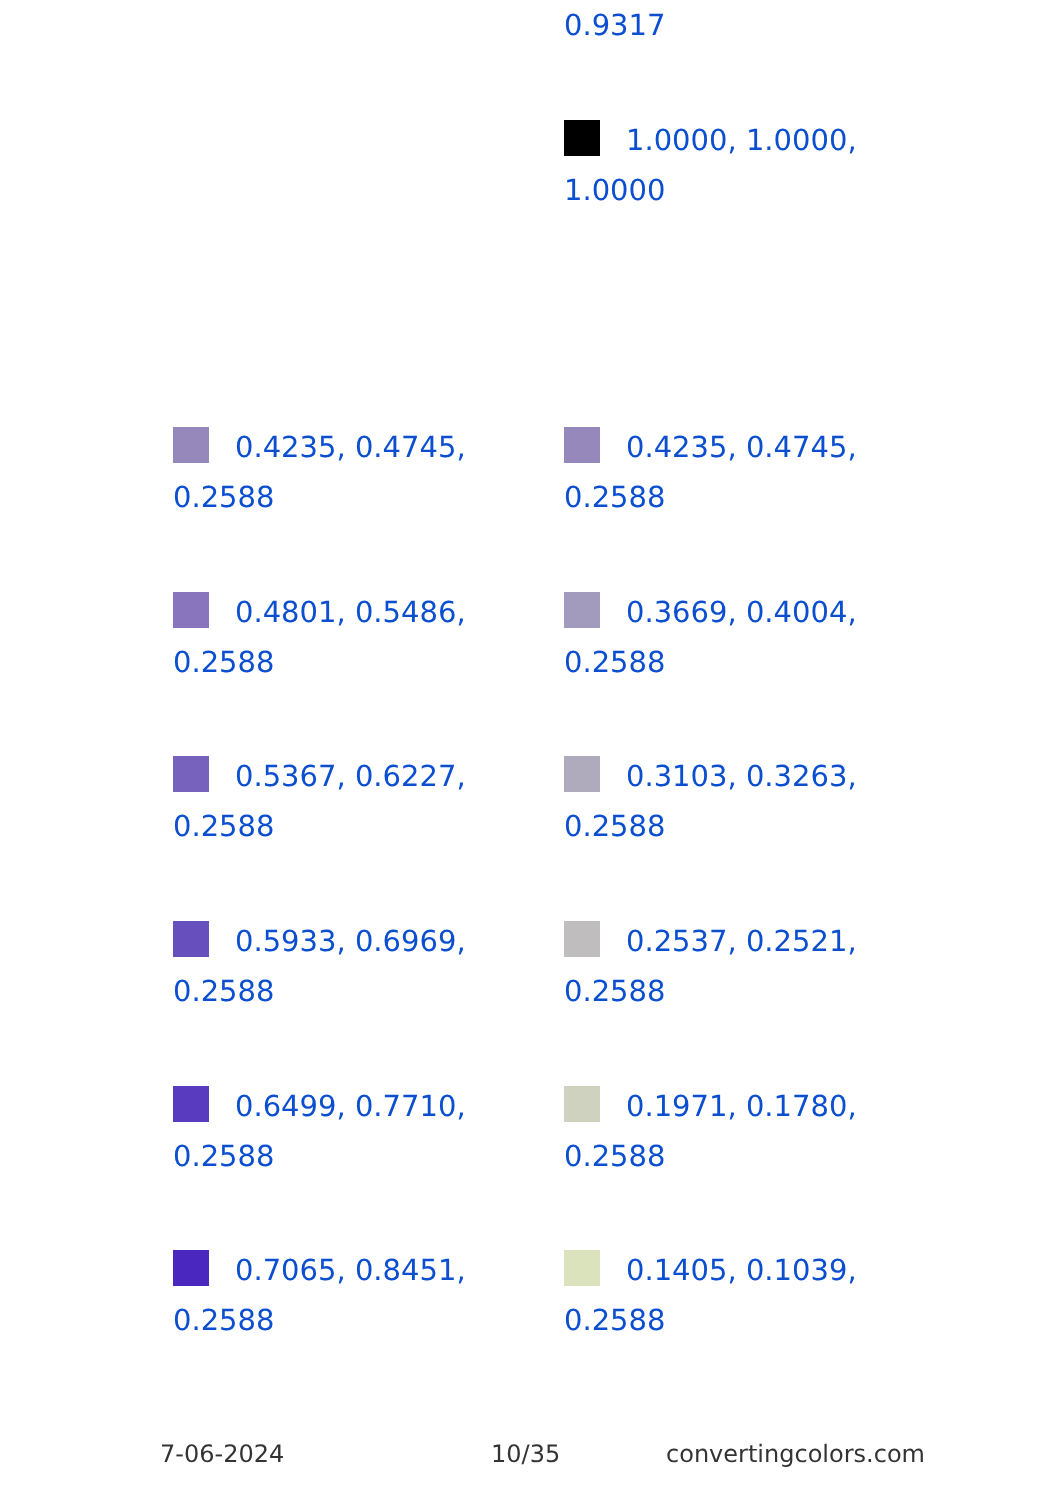0.9317
1.0000, 1.0000, 1.0000
0.4235, 0.4745, 0.2588
0.4235, 0.4745, 0.2588
0.4801, 0.5486, 0.2588
0.3669, 0.4004, 0.2588
0.5367, 0.6227, 0.2588
0.3103, 0.3263, 0.2588
0.5933, 0.6969, 0.2588
0.2537, 0.2521, 0.2588
0.6499, 0.7710, 0.2588
0.1971, 0.1780, 0.2588
0.7065, 0.8451, 0.2588
0.1405, 0.1039, 0.2588
7-06-2024 10/35 convertingcolors.com